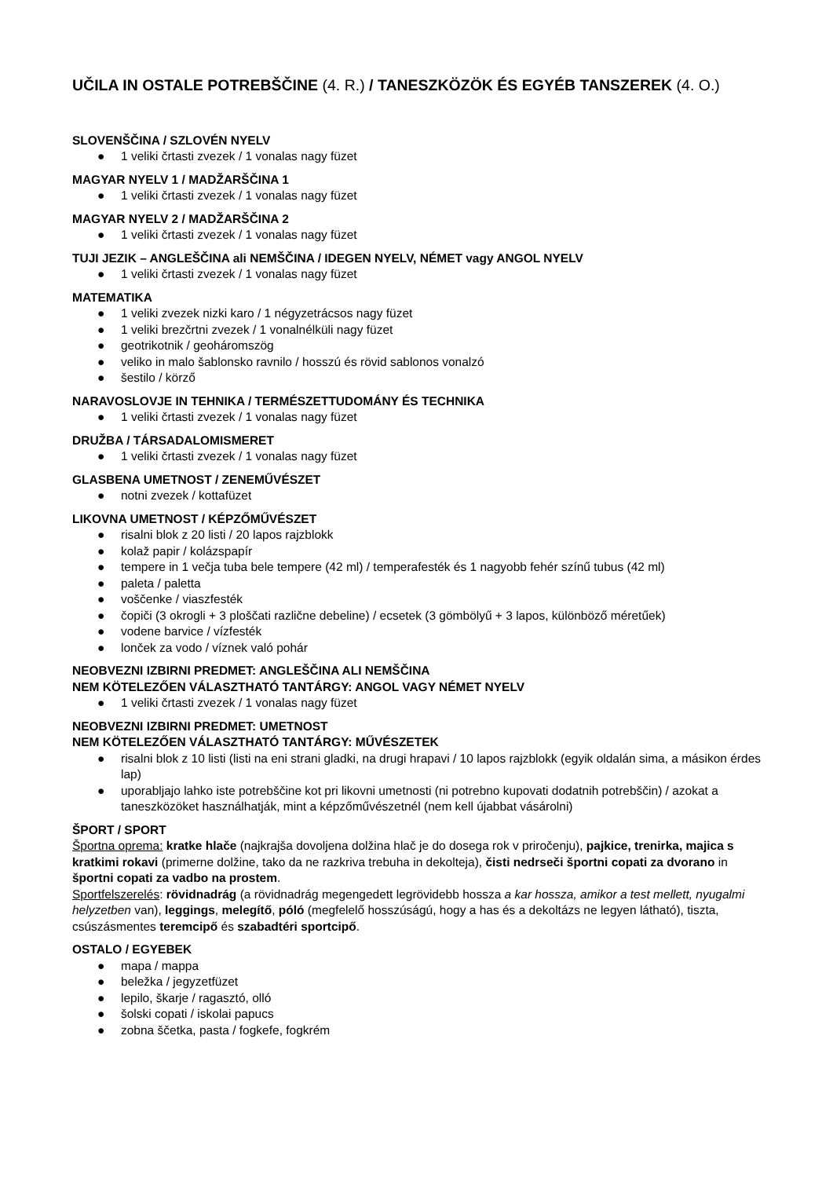UČILA IN OSTALE POTREBŠČINE (4. R.) / TANESZKÖZÖK ÉS EGYÉB TANSZEREK (4. O.)
SLOVENŠČINA / SZLOVÉN NYELV
● 1 veliki črtasti zvezek / 1 vonalas nagy füzet
MAGYAR NYELV 1 / MADŽARŠČINA 1
● 1 veliki črtasti zvezek / 1 vonalas nagy füzet
MAGYAR NYELV 2 / MADŽARŠČINA 2
● 1 veliki črtasti zvezek / 1 vonalas nagy füzet
TUJI JEZIK – ANGLEŠČINA ali NEMŠČINA / IDEGEN NYELV, NÉMET vagy ANGOL NYELV
● 1 veliki črtasti zvezek / 1 vonalas nagy füzet
MATEMATIKA
● 1 veliki zvezek nizki karo / 1 négyzetrácsos nagy füzet
● 1 veliki brezčrtni zvezek / 1 vonalnélküli nagy füzet
● geotrikotnik / geoháromszög
● veliko in malo šablonsko ravnilo / hosszú és rövid sablonos vonalzó
● šestilo / körző
NARAVOSLOVJE IN TEHNIKA / TERMÉSZETTUDOMÁNY ÉS TECHNIKA
● 1 veliki črtasti zvezek / 1 vonalas nagy füzet
DRUŽBA / TÁRSADALOMISMERET
● 1 veliki črtasti zvezek / 1 vonalas nagy füzet
GLASBENA UMETNOST / ZENEMŰVÉSZET
● notni zvezek / kottafüzet
LIKOVNA UMETNOST / KÉPZŐMŰVÉSZET
● risalni blok z 20 listi / 20 lapos rajzblokk
● kolaž papir / kolázspapír
● tempere in 1 večja tuba bele tempere (42 ml) / temperafesték és 1 nagyobb fehér színű tubus (42 ml)
● paleta / paletta
● voščenke / viaszfesték
● čopiči (3 okrogli + 3 ploščati različne debeline) / ecsetek (3 gömbölyű + 3 lapos, különböző méretűek)
● vodene barvice / vízfesték
● lonček za vodo / víznek való pohár
NEOBVEZNI IZBIRNI PREDMET: ANGLEŠČINA ALI NEMŠČINA
NEM KÖTELEZŐEN VÁLASZTHATÓ TANTÁRGY: ANGOL VAGY NÉMET NYELV
● 1 veliki črtasti zvezek / 1 vonalas nagy füzet
NEOBVEZNI IZBIRNI PREDMET: UMETNOST
NEM KÖTELEZŐEN VÁLASZTHATÓ TANTÁRGY: MŰVÉSZETEK
● risalni blok z 10 listi (listi na eni strani gladki, na drugi hrapavi / 10 lapos rajzblokk (egyik oldalán sima, a másikon érdes lap)
● uporabljajo lahko iste potrebščine kot pri likovni umetnosti (ni potrebno kupovati dodatnih potrebščin) / azokat a taneszközöket használhatják, mint a képzőművészetnél (nem kell újabbat vásárolni)
ŠPORT / SPORT
Športna oprema: kratke hlače (najkrajša dovoljena dolžina hlač je do dosega rok v priročenju), pajkice, trenirka, majica s kratkimi rokavi (primerne dolžine, tako da ne razkriva trebuha in dekolteja), čisti nedrseči športni copati za dvorano in športni copati za vadbo na prostem.
Sportfelszerelés: rövidnadrág (a rövidnadrág megengedett legrövidebb hossza a kar hossza, amikor a test mellett, nyugalmi helyzetben van), leggings, melegítő, póló (megfelelő hosszúságú, hogy a has és a dekoltázs ne legyen látható), tiszta, csúszásmentes teremcipő és szabadtéri sportcipő.
OSTALO / EGYEBEK
● mapa / mappa
● beležka / jegyzetfüzet
● lepilo, škarje / ragasztó, olló
● šolski copati / iskolai papucs
● zobna ščetka, pasta / fogkefe, fogkrém